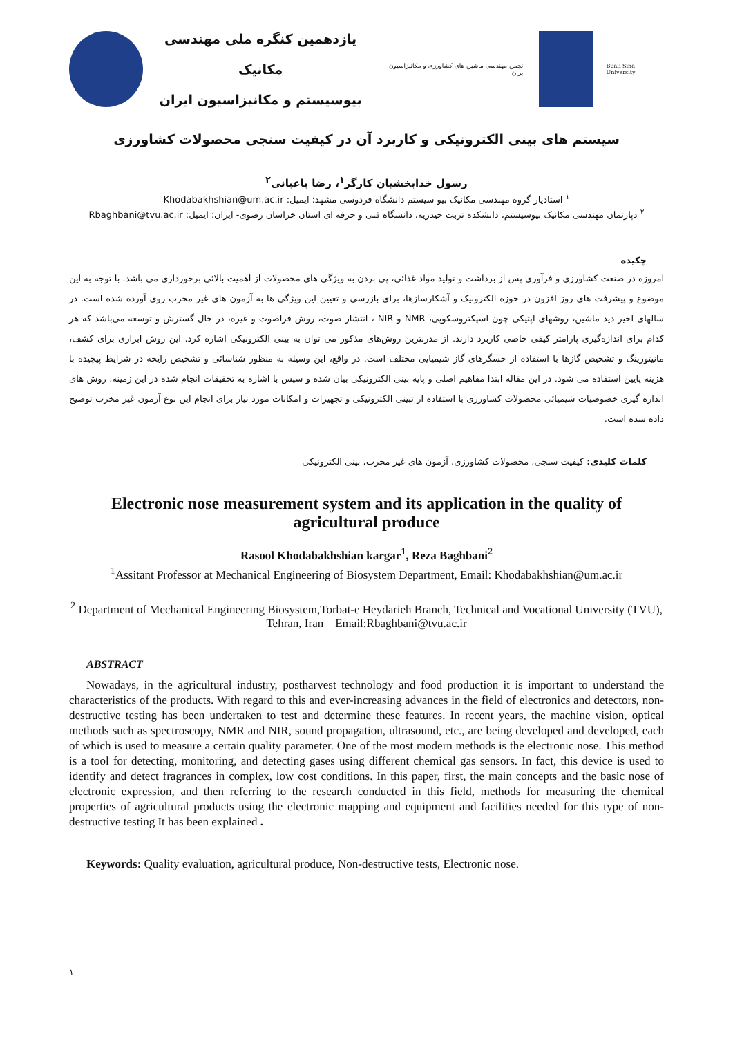یازدهمین کنگره ملی مهندسی مکانیک
بیوسیستم و مکانیزاسیون ایران
انجمن مهندسی ماشین های کشاورزی و مکانیزاسیون ایران
Buali Sina University
سیستم های بینی الکترونیکی و کاربرد آن در کیفیت سنجی محصولات کشاورزی
رسول خدابخشیان کارگر<sup>۱</sup>، رضا باغبانی<sup>۲</sup>
<sup>۱</sup> استادیار گروه مهندسی مکانیک بیو سیستم دانشگاه فردوسی مشهد؛ ایمیل: Khodabakhshian@um.ac.ir
<sup>۲</sup> دپارتمان مهندسی مکانیک بیوسیستم، دانشکده تربت حیدریه، دانشگاه فنی و حرفه ای استان خراسان رضوی- ایران؛ ایمیل: Rbaghbani@tvu.ac.ir
چکیده
امروزه در صنعت کشاورزی و فرآوری پس از برداشت و تولید مواد غذائی، پی بردن به ویژگی های محصولات از اهمیت بالائی برخورداری می باشد. با توجه به این موضوع و پیشرفت های روز افزون در حوزه الکترونیک و آشکارسازها، برای بازرسی و تعیین این ویژگی ها به آزمون های غیر مخرب روی آورده شده است. در سالهای اخیر دید ماشین، روشهای اپتیکی چون اسپکتروسکوپی، NMR و NIR ، انتشار صوت، روش فراصوت و غیره، در حال گسترش و توسعه می‌باشد که هر کدام برای اندازه‌گیری پارامتر کیفی خاصی کاربرد دارند. از مدرنترین روش‌های مذکور می توان به بینی الکترونیکی اشاره کرد. این روش ابزاری برای کشف، مانیتورینگ و تشخیص گازها با استفاده از حسگرهای گاز شیمیایی مختلف است. در واقع، این وسیله به منظور شناسائی و تشخیص رایحه در شرایط پیچیده با هزینه پایین استفاده می شود. در این مقاله ابتدا مفاهیم اصلی و پایه بینی الکترونیکی بیان شده و سپس با اشاره به تحقیقات انجام شده در این زمینه، روش های اندازه گیری خصوصیات شیمیائی محصولات کشاورزی با استفاده از تبینی الکترونیکی و تجهیزات و امکانات مورد نیاز برای انجام این نوع آزمون غیر مخرب توضیح داده شده است.
کلمات کلیدی: کیفیت سنجی، محصولات کشاورزی، آزمون های غیر مخرب، بینی الکترونیکی
Electronic nose measurement system and its application in the quality of agricultural produce
Rasool Khodabakhshian kargar<sup>1</sup>, Reza Baghbani<sup>2</sup>
<sup>1</sup> Assitant Professor at Mechanical Engineering of Biosystem Department, Email: Khodabakhshian@um.ac.ir
<sup>2</sup> Department of Mechanical Engineering Biosystem,Torbat-e Heydarieh Branch, Technical and Vocational University (TVU), Tehran, Iran Email:Rbaghbani@tvu.ac.ir
ABSTRACT
Nowadays, in the agricultural industry, postharvest technology and food production it is important to understand the characteristics of the products. With regard to this and ever-increasing advances in the field of electronics and detectors, non-destructive testing has been undertaken to test and determine these features. In recent years, the machine vision, optical methods such as spectroscopy, NMR and NIR, sound propagation, ultrasound, etc., are being developed and developed, each of which is used to measure a certain quality parameter. One of the most modern methods is the electronic nose. This method is a tool for detecting, monitoring, and detecting gases using different chemical gas sensors. In fact, this device is used to identify and detect fragrances in complex, low cost conditions. In this paper, first, the main concepts and the basic nose of electronic expression, and then referring to the research conducted in this field, methods for measuring the chemical properties of agricultural products using the electronic mapping and equipment and facilities needed for this type of non-destructive testing It has been explained .
Keywords: Quality evaluation, agricultural produce, Non-destructive tests, Electronic nose.
۱